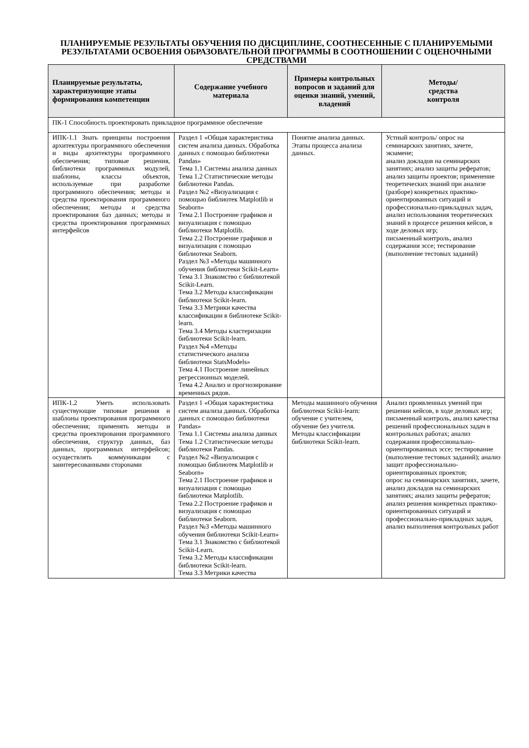ПЛАНИРУЕМЫЕ РЕЗУЛЬТАТЫ ОБУЧЕНИЯ ПО ДИСЦИПЛИНЕ, СООТНЕСЕННЫЕ С ПЛАНИРУЕМЫМИ РЕЗУЛЬТАТАМИ ОСВОЕНИЯ ОБРАЗОВАТЕЛЬНОЙ ПРОГРАММЫ В СООТНОШЕНИИ С ОЦЕНОЧНЫМИ СРЕДСТВАМИ
| Планируемые результаты, характеризующие этапы формирования компетенции | Содержание учебного материала | Примеры контрольных вопросов и заданий для оценки знаний, умений, владений | Методы/ средства контроля |
| --- | --- | --- | --- |
| ПК-1 Способность проектировать прикладное программное обеспечение | | | |
| ИПК-1.1 Знать принципы построения архитектуры программного обеспечения и виды архитектуры программного обеспечения; типовые решения, библиотеки программных модулей, шаблоны, классы объектов, используемые при разработке программного обеспечения; методы и средства проектирования программного обеспечения; методы и средства проектирования баз данных; методы и средства проектирования программных интерфейсов | Раздел 1 «Общая характеристика систем анализа данных. Обработка данных с помощью библиотеки Pandas» Тема 1.1 Системы анализа данных Тема 1.2 Статистические методы библиотеки Pandas. Раздел №2 «Визуализация с помощью библиотек Matplotlib и Seaborn» Тема 2.1 Построение графиков и визуализация с помощью библиотеки Matplotlib. Тема 2.2 Построение графиков и визуализация с помощью библиотеки Seaborn. Раздел №3 «Методы машинного обучения библиотеки Scikit-Learn» Тема 3.1 Знакомство с библиотекой Scikit-Learn. Тема 3.2 Методы классификации библиотеки Scikit-learn. Тема 3.3 Метрики качества классификации в библиотеке Scikit-learn. Тема 3.4 Методы кластеризации библиотеки Scikit-learn. Раздел №4 «Методы статистического анализа библиотеки StatsModels» Тема 4.1 Построение линейных регрессионных моделей. Тема 4.2 Анализ и прогнозирование временных рядов. | Понятие анализа данных. Этапы процесса анализа данных. | Устный контроль/ опрос на семинарских занятиях, зачете, экзамене; анализ докладов на семинарских занятиях; анализ защиты рефератов; анализ защиты проектов; применение теоретических знаний при анализе (разборе) конкретных практико-ориентированных ситуаций и профессионально-прикладных задач, анализ использования теоретических знаний в процессе решения кейсов, в ходе деловых игр; письменный контроль, анализ содержания эссе; тестирование (выполнение тестовых заданий) |
| ИПК-1.2 Уметь использовать существующие типовые решения и шаблоны проектирования программного обеспечения; применять методы и средства проектирования программного обеспечения, структур данных, баз данных, программных интерфейсов; осуществлять коммуникации с заинтересованными сторонами | Раздел 1 «Общая характеристика систем анализа данных. Обработка данных с помощью библиотеки Pandas» Тема 1.1 Системы анализа данных Тема 1.2 Статистические методы библиотеки Pandas. Раздел №2 «Визуализация с помощью библиотек Matplotlib и Seaborn» Тема 2.1 Построение графиков и визуализация с помощью библиотеки Matplotlib. Тема 2.2 Построение графиков и визуализация с помощью библиотеки Seaborn. Раздел №3 «Методы машинного обучения библиотеки Scikit-Learn» Тема 3.1 Знакомство с библиотекой Scikit-Learn. Тема 3.2 Методы классификации библиотеки Scikit-learn. Тема 3.3 Метрики качества | Методы машинного обучения библиотеки Scikit-learn: обучение с учителем, обучение без учителя. Методы классификации библиотеки Scikit-learn. | Анализ проявленных умений при решении кейсов, в ходе деловых игр; письменный контроль, анализ качества решений профессиональных задач в контрольных работах; анализ содержания профессионально-ориентированных эссе; тестирование (выполнение тестовых заданий); анализ защит профессионально-ориентированных проектов; опрос на семинарских занятиях, зачете, анализ докладов на семинарских занятиях; анализ защиты рефератов; анализ решения конкретных практико-ориентированных ситуаций и профессионально-прикладных задач, анализ выполнения контрольных работ |